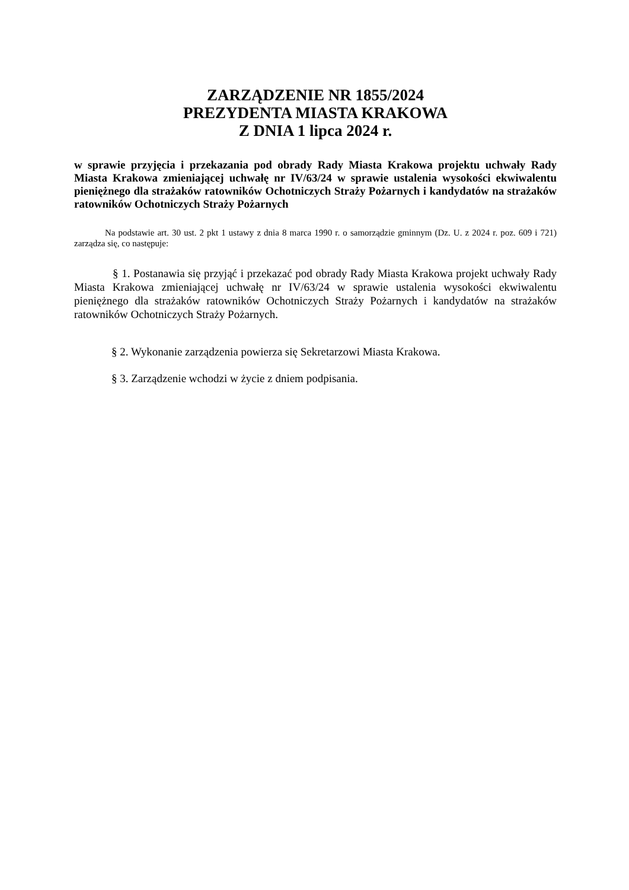ZARZĄDZENIE NR 1855/2024
PREZYDENTA MIASTA KRAKOWA
Z DNIA 1 lipca 2024 r.
w sprawie przyjęcia i przekazania pod obrady Rady Miasta Krakowa projektu uchwały Rady Miasta Krakowa zmieniającej uchwałę nr IV/63/24 w sprawie ustalenia wysokości ekwiwalentu pieniężnego dla strażaków ratowników Ochotniczych Straży Pożarnych i kandydatów na strażaków ratowników Ochotniczych Straży Pożarnych
Na podstawie art. 30 ust. 2 pkt 1 ustawy z dnia 8 marca 1990 r. o samorządzie gminnym (Dz. U. z 2024 r. poz. 609 i 721) zarządza się, co następuje:
§ 1. Postanawia się przyjąć i przekazać pod obrady Rady Miasta Krakowa projekt uchwały Rady Miasta Krakowa zmieniającej uchwałę nr IV/63/24 w sprawie ustalenia wysokości ekwiwalentu pieniężnego dla strażaków ratowników Ochotniczych Straży Pożarnych i kandydatów na strażaków ratowników Ochotniczych Straży Pożarnych.
§ 2. Wykonanie zarządzenia powierza się Sekretarzowi Miasta Krakowa.
§ 3. Zarządzenie wchodzi w życie z dniem podpisania.